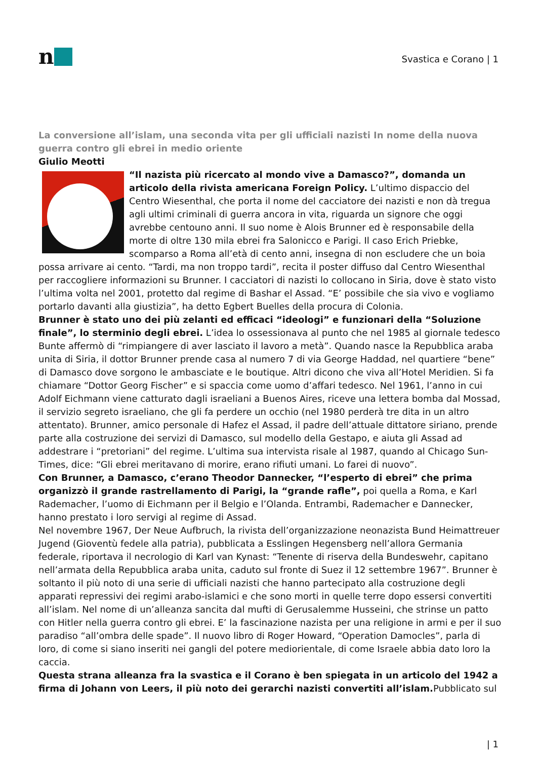n
Svastica e Corano | 1
La conversione all’islam, una seconda vita per gli ufficiali nazisti In nome della nuova guerra contro gli ebrei in medio oriente
Giulio Meotti
“Il nazista più ricercato al mondo vive a Damasco?”, domanda un articolo della rivista americana Foreign Policy. L’ultimo dispaccio del Centro Wiesenthal, che porta il nome del cacciatore dei nazisti e non dà tregua agli ultimi criminali di guerra ancora in vita, riguarda un signore che oggi avrebbe centouno anni. Il suo nome è Alois Brunner ed è responsabile della morte di oltre 130 mila ebrei fra Salonicco e Parigi. Il caso Erich Priebke, scomparso a Roma all’età di cento anni, insegna di non escludere che un boia possa arrivare ai cento. “Tardi, ma non troppo tardi”, recita il poster diffuso dal Centro Wiesenthal per raccogliere informazioni su Brunner. I cacciatori di nazisti lo collocano in Siria, dove è stato visto l’ultima volta nel 2001, protetto dal regime di Bashar el Assad. “E’ possibile che sia vivo e vogliamo portarlo davanti alla giustizia”, ha detto Egbert Buelles della procura di Colonia.
Brunner è stato uno dei più zelanti ed efficaci “ideologi” e funzionari della “Soluzione finale”, lo sterminio degli ebrei. L’idea lo ossessionava al punto che nel 1985 al giornale tedesco Bunte affermò di “rimpiangere di aver lasciato il lavoro a metà”. Quando nasce la Repubblica araba unita di Siria, il dottor Brunner prende casa al numero 7 di via George Haddad, nel quartiere “bene” di Damasco dove sorgono le ambasciate e le boutique. Altri dicono che viva all’Hotel Meridien. Si fa chiamare “Dottor Georg Fischer” e si spaccia come uomo d’affari tedesco. Nel 1961, l’anno in cui Adolf Eichmann viene catturato dagli israeliani a Buenos Aires, riceve una lettera bomba dal Mossad, il servizio segreto israeliano, che gli fa perdere un occhio (nel 1980 perderà tre dita in un altro attentato). Brunner, amico personale di Hafez el Assad, il padre dell’attuale dittatore siriano, prende parte alla costruzione dei servizi di Damasco, sul modello della Gestapo, e aiuta gli Assad ad addestrare i “pretoriani” del regime. L’ultima sua intervista risale al 1987, quando al Chicago Sun-Times, dice: “Gli ebrei meritavano di morire, erano rifiuti umani. Lo farei di nuovo”.
Con Brunner, a Damasco, c’erano Theodor Dannecker, “l’esperto di ebrei” che prima organizzò il grande rastrellamento di Parigi, la “grande rafle”, poi quella a Roma, e Karl Rademacher, l’uomo di Eichmann per il Belgio e l’Olanda. Entrambi, Rademacher e Dannecker, hanno prestato i loro servigi al regime di Assad.
Nel novembre 1967, Der Neue Aufbruch, la rivista dell’organizzazione neonazista Bund Heimattreuer Jugend (Gioventù fedele alla patria), pubblicata a Esslingen Hegensberg nell’allora Germania federale, riportava il necrologio di Karl van Kynast: “Tenente di riserva della Bundeswehr, capitano nell’armata della Repubblica araba unita, caduto sul fronte di Suez il 12 settembre 1967”. Brunner è soltanto il più noto di una serie di ufficiali nazisti che hanno partecipato alla costruzione degli apparati repressivi dei regimi arabo-islamici e che sono morti in quelle terre dopo essersi convertiti all’islam. Nel nome di un’alleanza sancita dal mufti di Gerusalemme Husseini, che strinse un patto con Hitler nella guerra contro gli ebrei. E’ la fascinazione nazista per una religione in armi e per il suo paradiso “all’ombra delle spade”. Il nuovo libro di Roger Howard, “Operation Damocles”, parla di loro, di come si siano inseriti nei gangli del potere mediorientale, di come Israele abbia dato loro la caccia.
Questa strana alleanza fra la svastica e il Corano è ben spiegata in un articolo del 1942 a firma di Johann von Leers, il più noto dei gerarchi nazisti convertiti all’islam. Pubblicato sul
| 1